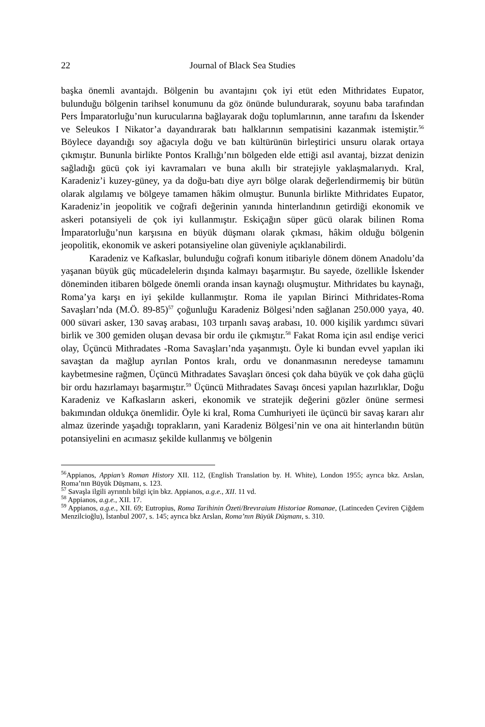22 Journal of Black Sea Studies
başka önemli avantajdı. Bölgenin bu avantajını çok iyi etüt eden Mithridates Eupator, bulunduğu bölgenin tarihsel konumunu da göz önünde bulundurarak, soyunu baba tarafından Pers İmparatorluğu’nun kurucularına bağlayarak doğu toplumlarının, anne tarafını da İskender ve Seleukos I Nikator’a dayandırarak batı halklarının sempatisini kazanmak istemiştir.<sup>56</sup> Böylece dayandığı soy ağacıyla doğu ve batı kültürünün birleştirici unsuru olarak ortaya çıkmıştır. Bununla birlikte Pontos Krallığı’nın bölgeden elde ettiği asıl avantaj, bizzat denizin sağladığı gücü çok iyi kavramaları ve buna akıllı bir stratejiyle yaklaşmalarıydı. Kral, Karadeniz’i kuzey-güney, ya da doğu-batı diye ayrı bölge olarak değerlendirmemiş bir bütün olarak algılamış ve bölgeye tamamen hâkim olmuştur. Bununla birlikte Mithridates Eupator, Karadeniz’in jeopolitik ve coğrafi değerinin yanında hinterlandının getirdiği ekonomik ve askeri potansiyeli de çok iyi kullanmıştır. Eskiçağın süper gücü olarak bilinen Roma İmparatorluğu’nun karşısına en büyük düşmanı olarak çıkması, hâkim olduğu bölgenin jeopolitik, ekonomik ve askeri potansiyeline olan güveniyle açıklanabilirdi.
Karadeniz ve Kafkaslar, bulunduğu coğrafi konum itibariyle dönem dönem Anadolu’da yaşanan büyük güç mücadelelerin dışında kalmayı başarmıştır. Bu sayede, özellikle İskender döneminden itibaren bölgede önemli oranda insan kaynağı oluşmuştur. Mithridates bu kaynağı, Roma’ya karşı en iyi şekilde kullanmıştır. Roma ile yapılan Birinci Mithridates-Roma Savaşları’nda (M.Ö. 89-85)<sup>57</sup> çoğunluğu Karadeniz Bölgesi’nden sağlanan 250.000 yaya, 40. 000 süvari asker, 130 savaş arabası, 103 tırpanlı savaş arabası, 10. 000 kişilik yardımcı süvari birlik ve 300 gemiden oluşan devasa bir ordu ile çıkmıştır.<sup>58</sup> Fakat Roma için asıl endişe verici olay, Üçüncü Mithradates -Roma Savaşları’nda yaşanmıştı. Öyle ki bundan evvel yapılan iki savaştan da mağlup ayrılan Pontos kralı, ordu ve donanmasının neredeyse tamamını kaybetmesine rağmen, Üçüncü Mithradates Savaşları öncesi çok daha büyük ve çok daha güçlü bir ordu hazırlamayı başarmıştır.<sup>59</sup> Üçüncü Mithradates Savaşı öncesi yapılan hazırlıklar, Doğu Karadeniz ve Kafkasların askeri, ekonomik ve stratejik değerini gözler önüne sermesi bakımından oldukça önemlidir. Öyle ki kral, Roma Cumhuriyeti ile üçüncü bir savaş kararı alır almaz üzerinde yaşadığı toprakların, yani Karadeniz Bölgesi’nin ve ona ait hinterlandın bütün potansiyelini en acımasız şekilde kullanmış ve bölgenin
<sup>56</sup> Appianos, Appian’s Roman History XII. 112, (English Translation by. H. White), London 1955; ayrıca bkz. Arslan, Roma’nın Büyük Düşmanı, s. 123.
<sup>57</sup> Savaşla ilgili ayrıntılı bilgi için bkz. Appianos, a.g.e., XII. 11 vd.
<sup>58</sup> Appianos, a.g.e., XII. 17.
<sup>59</sup> Appianos, a.g.e., XII. 69; Eutropius, Roma Tarihinin Özeti/Brevıraium Historiae Romanae, (Latinceden Çeviren Çiğdem Menzilcioğlu), İstanbul 2007, s. 145; ayrıca bkz Arslan, Roma’nın Büyük Düşmanı, s. 310.